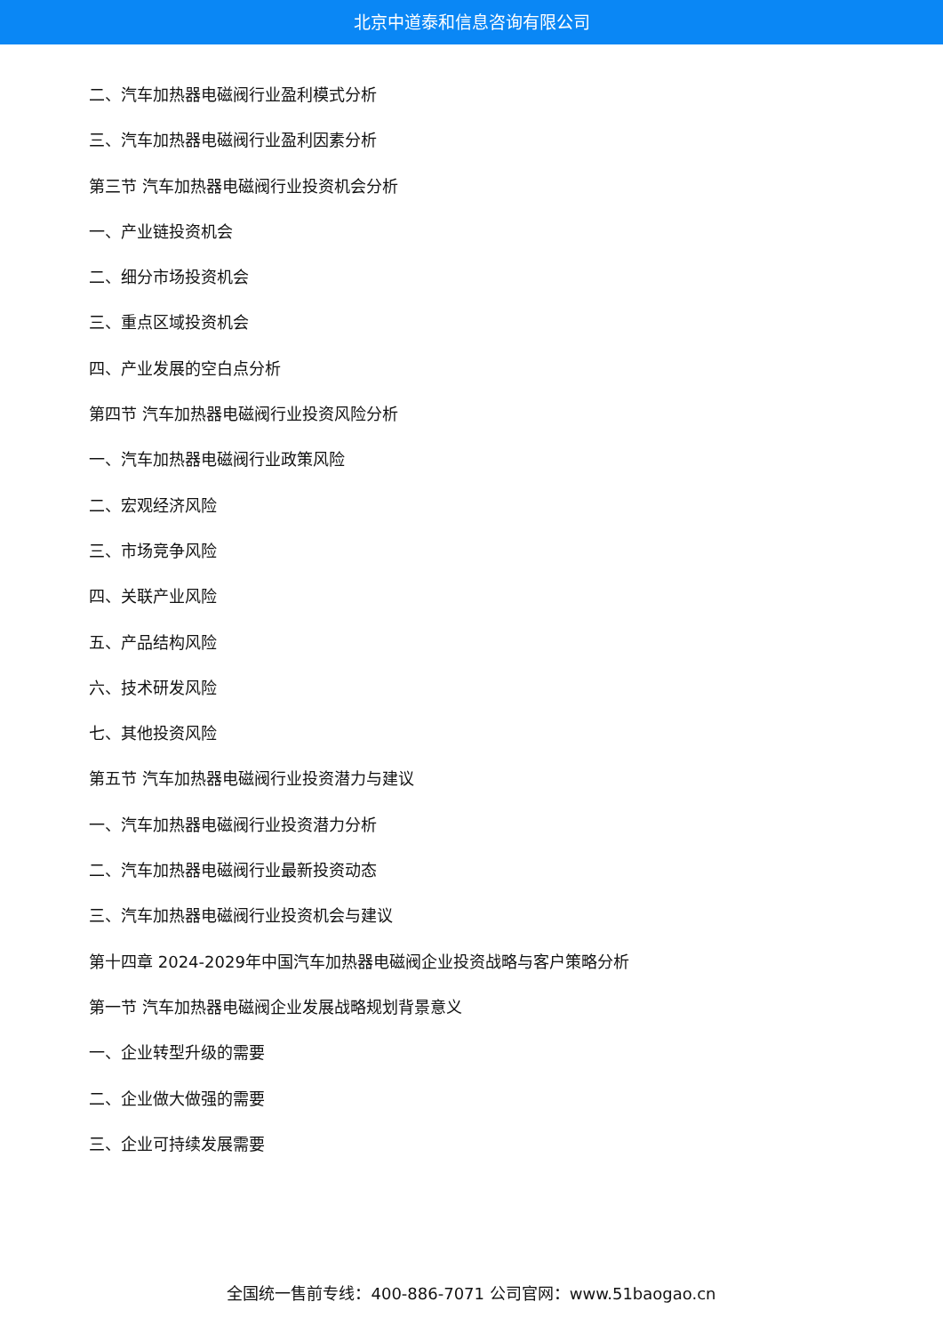北京中道泰和信息咨询有限公司
二、汽车加热器电磁阀行业盈利模式分析
三、汽车加热器电磁阀行业盈利因素分析
第三节 汽车加热器电磁阀行业投资机会分析
一、产业链投资机会
二、细分市场投资机会
三、重点区域投资机会
四、产业发展的空白点分析
第四节 汽车加热器电磁阀行业投资风险分析
一、汽车加热器电磁阀行业政策风险
二、宏观经济风险
三、市场竞争风险
四、关联产业风险
五、产品结构风险
六、技术研发风险
七、其他投资风险
第五节 汽车加热器电磁阀行业投资潜力与建议
一、汽车加热器电磁阀行业投资潜力分析
二、汽车加热器电磁阀行业最新投资动态
三、汽车加热器电磁阀行业投资机会与建议
第十四章 2024-2029年中国汽车加热器电磁阀企业投资战略与客户策略分析
第一节 汽车加热器电磁阀企业发展战略规划背景意义
一、企业转型升级的需要
二、企业做大做强的需要
三、企业可持续发展需要
全国统一售前专线：400-886-7071 公司官网：www.51baogao.cn